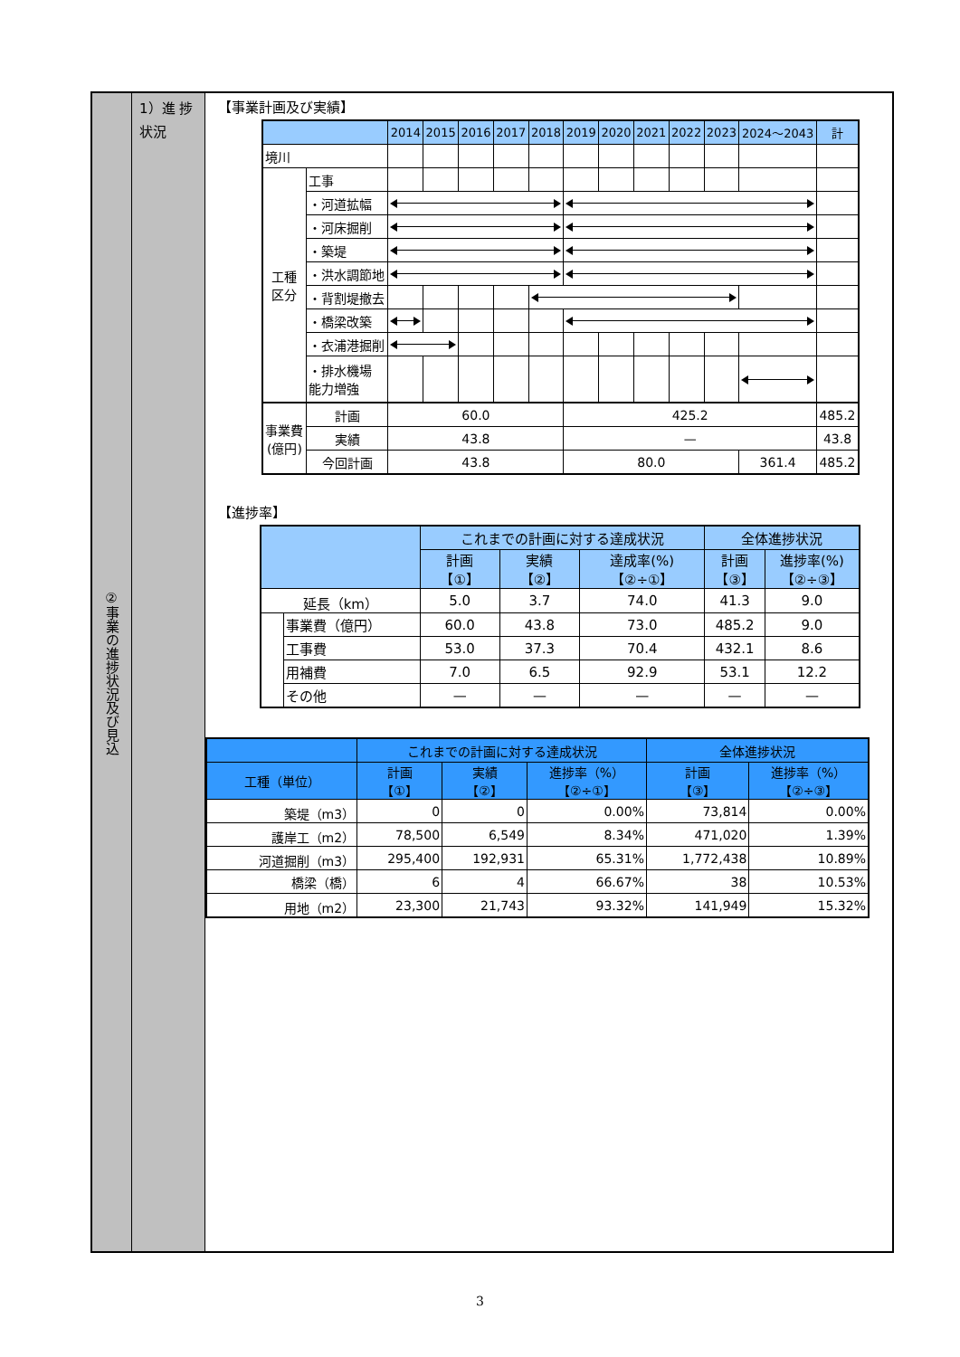②事業の進捗状況及び見込
1）進 捗
状況
【事業計画及び実績】
| | | 2014 | 2015 | 2016 | 2017 | 2018 | 2019 | 2020 | 2021 | 2022 | 2023 | 2024〜2043 | 計 |
| --- | --- | --- | --- | --- | --- | --- | --- | --- | --- | --- | --- | --- | --- |
| 境川 | | | | | | | | | | | | | |
| 工種 区分 | 工事 | | | | | | | | | | | | |
| | ・河道拡幅 | | | | | | | | | | | | |
| | ・河床掘削 | | | | | | | | | | | | |
| | ・築堤 | | | | | | | | | | | | |
| | ・洪水調節地 | | | | | | | | | | | | |
| | ・背割堤撤去 | | | | | | | | | | | | |
| | ・橋梁改築 | | | | | | | | | | | | |
| | ・衣浦港掘削 | | | | | | | | | | | | |
| | ・排水機場 能力増強 | | | | | | | | | | | | |
| 事業費 (億円) | 計画 | 60.0 | | | | | 425.2 | | | | | | 485.2 |
| | 実績 | 43.8 | | | | | — | | | | | | 43.8 |
| | 今回計画 | 43.8 | | | | | 80.0 | | | | | 361.4 | 485.2 |
【進捗率】
| | | これまでの計画に対する達成状況 | | | 全体進捗状況 | |
| --- | --- | --- | --- | --- | --- | --- |
| | | 計画 【①】 | 実績 【②】 | 達成率(%) 【②÷①】 | 計画 【③】 | 進捗率(%) 【②÷③】 |
| 延長（km） | | 5.0 | 3.7 | 74.0 | 41.3 | 9.0 |
| | 事業費（億円） | 60.0 | 43.8 | 73.0 | 485.2 | 9.0 |
| | 工事費 | 53.0 | 37.3 | 70.4 | 432.1 | 8.6 |
| | 用補費 | 7.0 | 6.5 | 92.9 | 53.1 | 12.2 |
| | その他 | — | — | — | — | — |
| | これまでの計画に対する達成状況 | | | 全体進捗状況 | |
| --- | --- | --- | --- | --- | --- |
| 工種（単位） | 計画 【①】 | 実績 【②】 | 進捗率（%） 【②÷①】 | 計画 【③】 | 進捗率（%） 【②÷③】 |
| 築堤（m3） | 0 | 0 | 0.00% | 73,814 | 0.00% |
| 護岸工（m2） | 78,500 | 6,549 | 8.34% | 471,020 | 1.39% |
| 河道掘削（m3） | 295,400 | 192,931 | 65.31% | 1,772,438 | 10.89% |
| 橋梁（橋） | 6 | 4 | 66.67% | 38 | 10.53% |
| 用地（m2） | 23,300 | 21,743 | 93.32% | 141,949 | 15.32% |
3